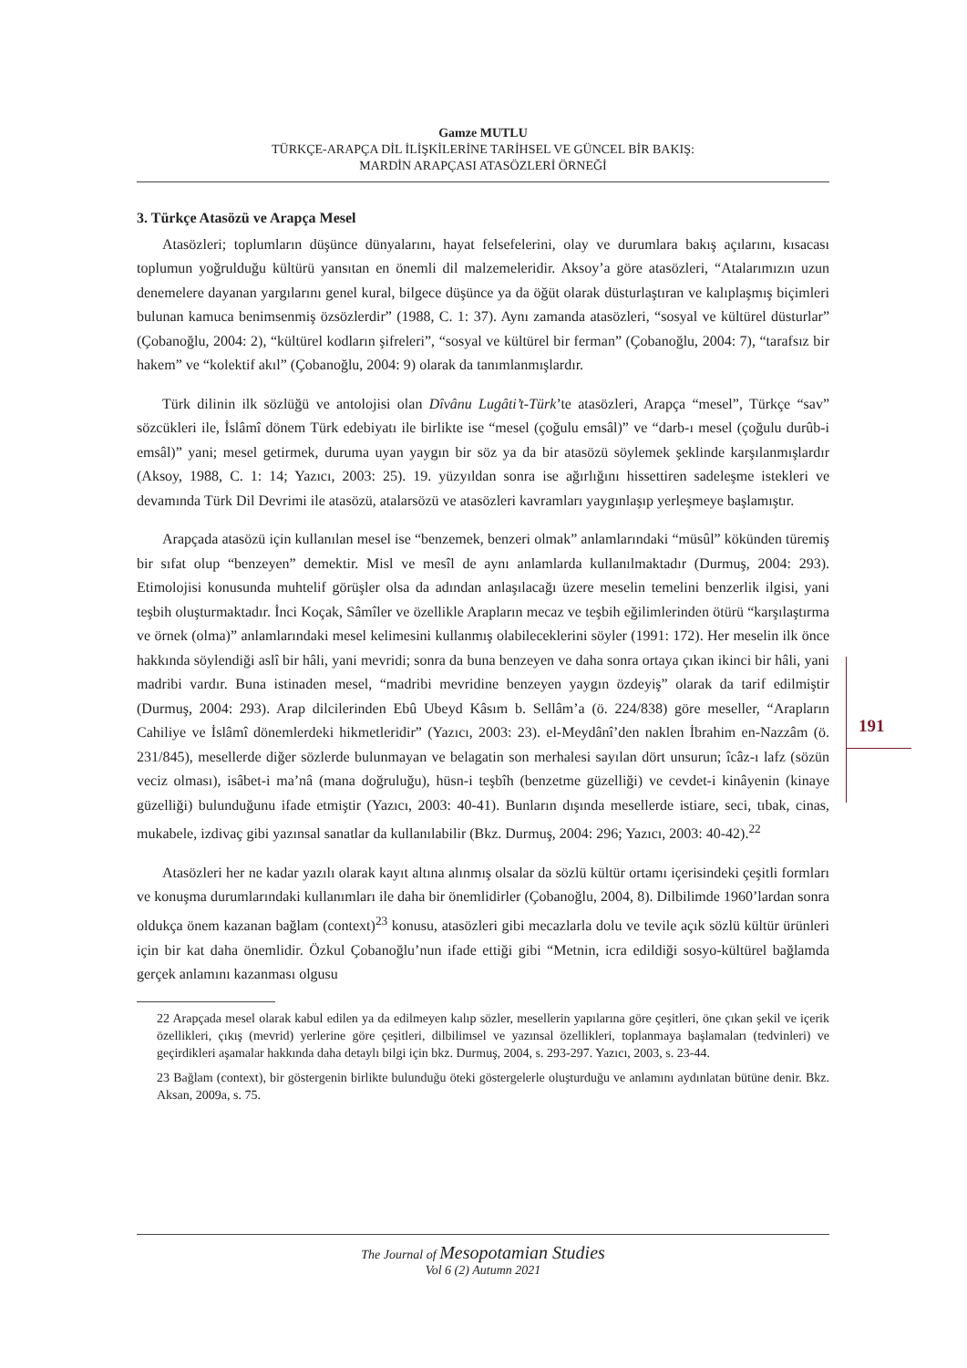Gamze MUTLU
TÜRKÇE-ARAPÇA DİL İLİŞKİLERİNE TARİHSEL VE GÜNCEL BİR BAKIŞ:
MARDİN ARAPÇASI ATASÖZLERİ ÖRNEĞİ
3. Türkçe Atasözü ve Arapça Mesel
Atasözleri; toplumların düşünce dünyalarını, hayat felsefelerini, olay ve durumlara bakış açılarını, kısacası toplumun yoğrulduğu kültürü yansıtan en önemli dil malzemeleridir. Aksoy’a göre atasözleri, “Atalarımızın uzun denemelere dayanan yargılarını genel kural, bilgece düşünce ya da öğüt olarak düsturlaştıran ve kalıplaşmış biçimleri bulunan kamuca benimsenmiş özsözlerdir” (1988, C. 1: 37). Aynı zamanda atasözleri, “sosyal ve kültürel düsturlar” (Çobanoğlu, 2004: 2), “kültürel kodların şifreleri”, “sosyal ve kültürel bir ferman” (Çobanoğlu, 2004: 7), “tarafsız bir hakem” ve “kolektif akıl” (Çobanoğlu, 2004: 9) olarak da tanımlanmışlardır.
Türk dilinin ilk sözlüğü ve antolojisi olan Dîvânu Lugâti’t-Türk’te atasözleri, Arapça “mesel”, Türkçe “sav” sözcükleri ile, İslâmî dönem Türk edebiyatı ile birlikte ise “mesel (çoğulu emsâl)” ve “darb-ı mesel (çoğulu durûb-i emsâl)” yani; mesel getirmek, duruma uyan yaygın bir söz ya da bir atasözü söylemek şeklinde karşılanmışlardır (Aksoy, 1988, C. 1: 14; Yazıcı, 2003: 25). 19. yüzyıldan sonra ise ağırlığını hissettiren sadeleşme istekleri ve devamında Türk Dil Devrimi ile atasözü, atalarsözü ve atasözleri kavramları yaygınlaşıp yerleşmeye başlamıştır.
Arapçada atasözü için kullanılan mesel ise “benzemek, benzeri olmak” anlamlarındaki “müsûl” kökünden türemiş bir sıfat olup “benzeyen” demektir. Misl ve mesîl de aynı anlamlarda kullanılmaktadır (Durmuş, 2004: 293). Etimolojisi konusunda muhtelif görüşler olsa da adından anlaşılacağı üzere meselin temelini benzerlik ilgisi, yani teşbih oluşturmaktadır. İnci Koçak, Sâmîler ve özellikle Arapların mecaz ve teşbih eğilimlerinden ötürü “karşılaştırma ve örnek (olma)” anlamlarındaki mesel kelimesini kullanmış olabileceklerini söyler (1991: 172). Her meselin ilk önce hakkında söylendiği aslî bir hâli, yani mevridi; sonra da buna benzeyen ve daha sonra ortaya çıkan ikinci bir hâli, yani madribi vardır. Buna istinaden mesel, “madribi mevridine benzeyen yaygın özdeyiş” olarak da tarif edilmiştir (Durmuş, 2004: 293). Arap dilcilerinden Ebû Ubeyd Kâsım b. Sellâm’a (ö. 224/838) göre meseller, “Arapların Cahiliye ve İslâmî dönemlerdeki hikmetleridir” (Yazıcı, 2003: 23). el-Meydânî’den naklen İbrahim en-Nazzâm (ö. 231/845), mesellerde diğer sözlerde bulunmayan ve belagatin son merhalesi sayılan dört unsurun; îcâz-ı lafz (sözün veciz olması), isâbet-i ma’nâ (mana doğruluğu), hüsn-i teşbîh (benzetme güzelliği) ve cevdet-i kinâyenin (kinaye güzelliği) bulunduğunu ifade etmiştir (Yazıcı, 2003: 40-41). Bunların dışında mesellerde istiare, seci, tıbak, cinas, mukabele, izdivaç gibi yazınsal sanatlar da kullanılabilir (Bkz. Durmuş, 2004: 296; Yazıcı, 2003: 40-42).<sup>22</sup>
Atasözleri her ne kadar yazılı olarak kayıt altına alınmış olsalar da sözlü kültür ortamı içerisindeki çeşitli formları ve konuşma durumlarındaki kullanımları ile daha bir önemlidirler (Çobanoğlu, 2004, 8). Dilbilimde 1960’lardan sonra oldukça önem kazanan bağlam (context)<sup>23</sup> konusu, atasözleri gibi mecazlarla dolu ve tevile açık sözlü kültür ürünleri için bir kat daha önemlidir. Özkul Çobanoğlu’nun ifade ettiği gibi “Metnin, icra edildiği sosyo-kültürel bağlamda gerçek anlamını kazanması olgusu
22 Arapçada mesel olarak kabul edilen ya da edilmeyen kalıp sözler, mesellerin yapılarına göre çeşitleri, öne çıkan şekil ve içerik özellikleri, çıkış (mevrid) yerlerine göre çeşitleri, dilbilimsel ve yazınsal özellikleri, toplanmaya başlamaları (tedvinleri) ve geçirdikleri aşamalar hakkında daha detaylı bilgi için bkz. Durmuş, 2004, s. 293-297. Yazıcı, 2003, s. 23-44.
23 Bağlam (context), bir göstergenin birlikte bulunduğu öteki göstergelerle oluşturduğu ve anlamını aydınlatan bütüne denir. Bkz. Aksan, 2009a, s. 75.
191
The Journal of Mesopotamian Studies
Vol 6 (2) Autumn 2021